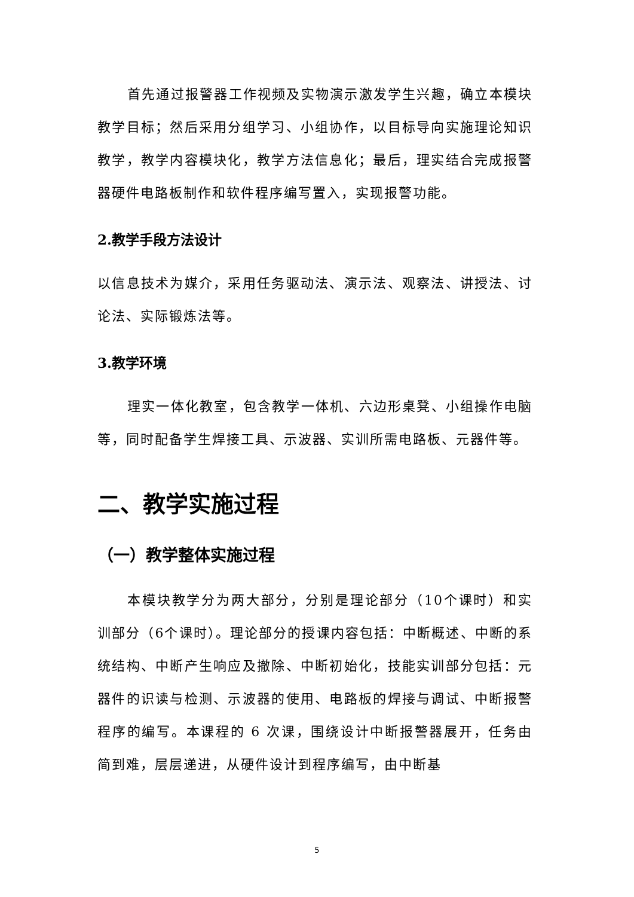首先通过报警器工作视频及实物演示激发学生兴趣，确立本模块教学目标；然后采用分组学习、小组协作，以目标导向实施理论知识教学，教学内容模块化，教学方法信息化；最后，理实结合完成报警器硬件电路板制作和软件程序编写置入，实现报警功能。
2.教学手段方法设计
以信息技术为媒介，采用任务驱动法、演示法、观察法、讲授法、讨论法、实际锻炼法等。
3.教学环境
理实一体化教室，包含教学一体机、六边形桌凳、小组操作电脑等，同时配备学生焊接工具、示波器、实训所需电路板、元器件等。
二、教学实施过程
（一）教学整体实施过程
本模块教学分为两大部分，分别是理论部分（10个课时）和实训部分（6个课时）。理论部分的授课内容包括：中断概述、中断的系统结构、中断产生响应及撤除、中断初始化，技能实训部分包括：元器件的识读与检测、示波器的使用、电路板的焊接与调试、中断报警程序的编写。本课程的 6 次课，围绕设计中断报警器展开，任务由简到难，层层递进，从硬件设计到程序编写，由中断基
5